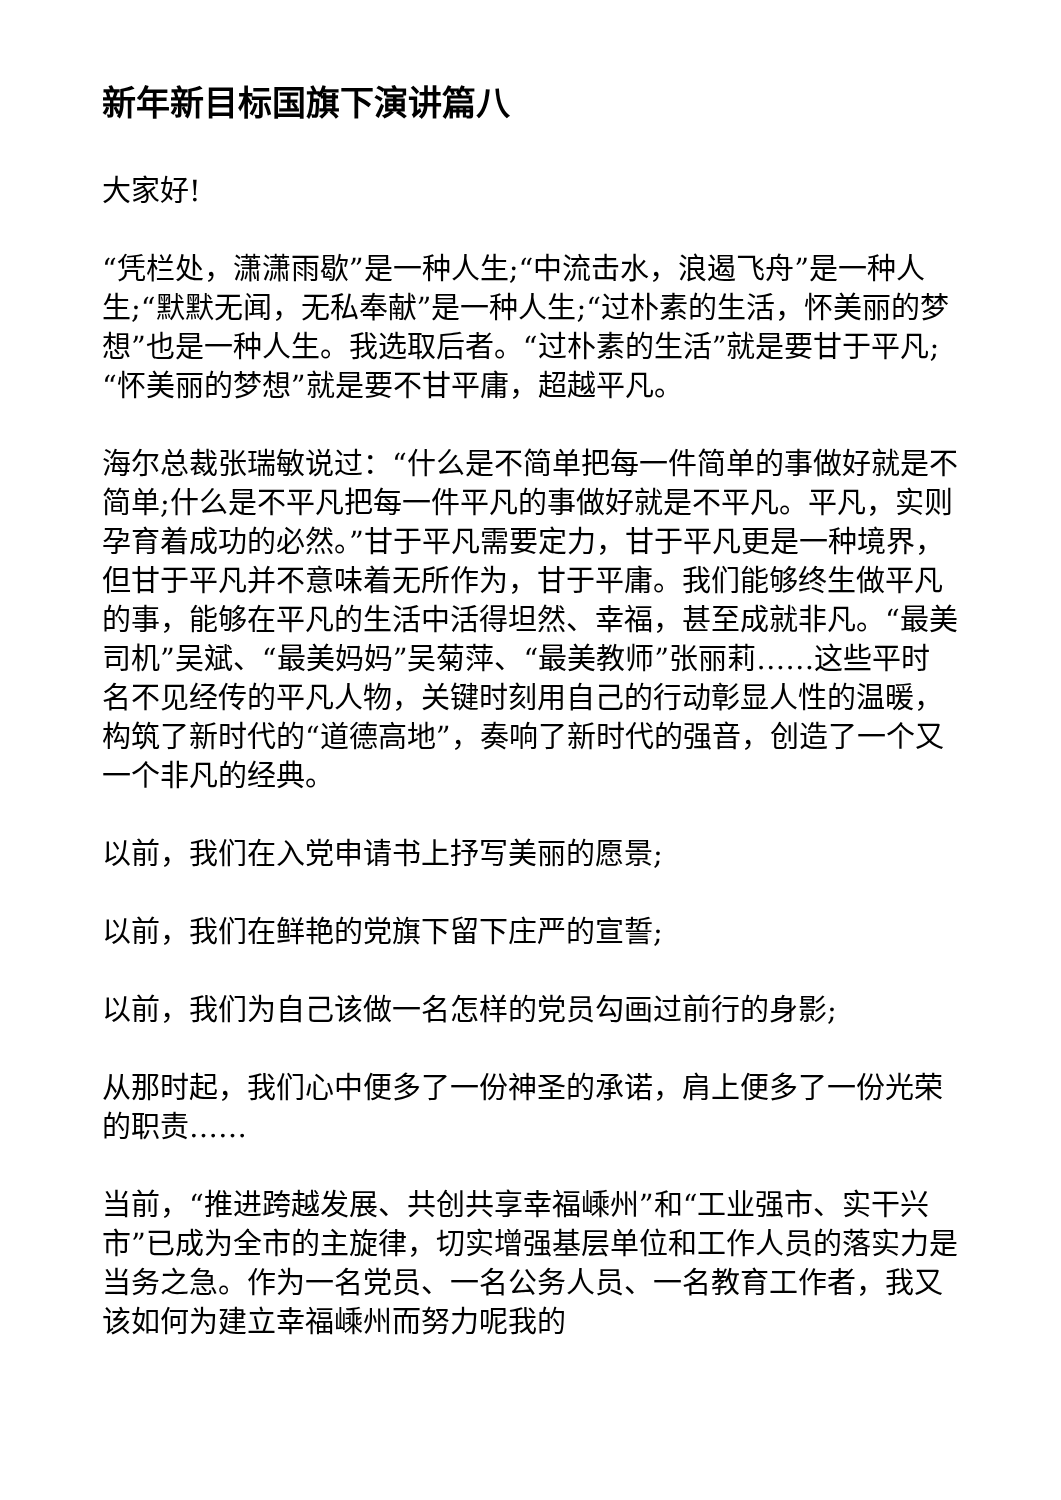新年新目标国旗下演讲篇八
大家好!
“凭栏处，潇潇雨歇”是一种人生;“中流击水，浪遏飞舟”是一种人生;“默默无闻，无私奉献”是一种人生;“过朴素的生活，怀美丽的梦想”也是一种人生。我选取后者。“过朴素的生活”就是要甘于平凡;“怀美丽的梦想”就是要不甘平庸，超越平凡。
海尔总裁张瑞敏说过：“什么是不简单把每一件简单的事做好就是不简单;什么是不平凡把每一件平凡的事做好就是不平凡。平凡，实则孕育着成功的必然。”甘于平凡需要定力，甘于平凡更是一种境界，但甘于平凡并不意味着无所作为，甘于平庸。我们能够终生做平凡的事，能够在平凡的生活中活得坦然、幸福，甚至成就非凡。“最美司机”吴斌、“最美妈妈”吴菊萍、“最美教师”张丽莉……这些平时名不见经传的平凡人物，关键时刻用自己的行动彰显人性的温暖，构筑了新时代的“道德高地”，奏响了新时代的强音，创造了一个又一个非凡的经典。
以前，我们在入党申请书上抒写美丽的愿景;
以前，我们在鲜艳的党旗下留下庄严的宣誓;
以前，我们为自己该做一名怎样的党员勾画过前行的身影;
从那时起，我们心中便多了一份神圣的承诺，肩上便多了一份光荣的职责……
当前，“推进跨越发展、共创共享幸福嵊州”和“工业强市、实干兴市”已成为全市的主旋律，切实增强基层单位和工作人员的落实力是当务之急。作为一名党员、一名公务人员、一名教育工作者，我又该如何为建立幸福嵊州而努力呢我的